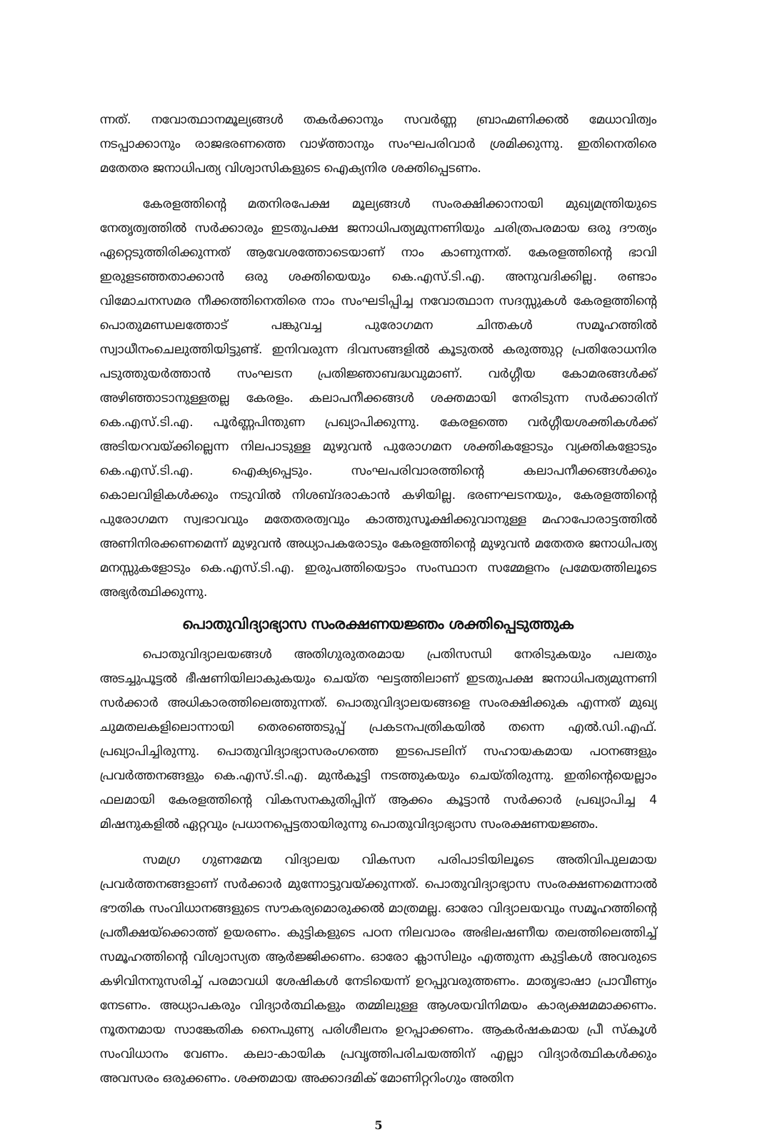ന്നത്. നവോത്ഥാനമൂല്യങ്ങൾ തകർക്കാനും സവർണ്ണ ബ്രാഹ്മണിക്കൽ മേധാവിത്വം നടപ്പാക്കാനും രാജഭരണത്തെ വാഴ്ത്താനും സംഘപരിവാർ ശ്രമിക്കുന്നു. ഇതിനെതിരെ മതേതര ജനാധിപത്യ വിശ്വാസികളുടെ ഐക്യനിര ശക്തിപ്പെടണം.
കേരളത്തിന്റെ മതനിരപേക്ഷ മൂല്യങ്ങൾ സംരക്ഷിക്കാനായി മുഖ്യമന്ത്രിയുടെ നേതൃത്വത്തിൽ സർക്കാരും ഇടതുപക്ഷ ജനാധിപത്യമുന്നണിയും ചരിത്രപരമായ ഒരു ദൗത്യം ഏറ്റെടുത്തിരിക്കുന്നത് ആവേശത്തോടെയാണ് നാം കാണുന്നത്. കേരളത്തിന്റെ ഭാവി ഇരുളടഞ്ഞതാക്കാൻ ഒരു ശക്തിയെയും കെ.എസ്.ടി.എ. അനുവദിക്കില്ല. രണ്ടാം വിമോചനസമര നീക്കത്തിനെതിരെ നാം സംഘടിപ്പിച്ച നവോത്ഥാന സദസ്സുകൾ കേരളത്തിന്റെ പൊതുമണ്ഡലത്തോട് പങ്കുവച്ച പുരോഗമന ചിന്തകൾ സമൂഹത്തിൽ സ്വാധീനംചെലുത്തിയിട്ടുണ്ട്. ഇനിവരുന്ന ദിവസങ്ങളിൽ കൂടുതൽ കരുത്തുറ്റ പ്രതിരോധനിര പടുത്തുയർത്താൻ സംഘടന പ്രതിജ്ഞാബദ്ധവുമാണ്. വർഗ്ഗീയ കോമരങ്ങൾക്ക് അഴിഞ്ഞാടാനുള്ളതല്ല കേരളം. കലാപനീക്കങ്ങൾ ശക്തമായി നേരിടുന്ന സർക്കാരിന് കെ.എസ്.ടി.എ. പൂർണ്ണപിന്തുണ പ്രഖ്യാപിക്കുന്നു. കേരളത്തെ വർഗ്ഗീയശക്തികൾക്ക് അടിയറവയ്ക്കില്ലെന്ന നിലപാടുള്ള മുഴുവൻ പുരോഗമന ശക്തികളോടും വ്യക്തികളോടും കെ.എസ്.ടി.എ. ഐക്യപ്പെടും. സംഘപരിവാരത്തിന്റെ കലാപനീക്കങ്ങൾക്കും കൊലവിളികൾക്കും നടുവിൽ നിശബ്ദരാകാൻ കഴിയില്ല. ഭരണഘടനയും, കേരളത്തിന്റെ പുരോഗമന സ്വഭാവവും മതേതരത്വവും കാത്തുസൂക്ഷിക്കുവാനുള്ള മഹാപോരാട്ടത്തിൽ അണിനിരക്കണമെന്ന് മുഴുവൻ അധ്യാപകരോടും കേരളത്തിന്റെ മുഴുവൻ മതേതര ജനാധിപത്യ മനസ്സുകളോടും കെ.എസ്.ടി.എ. ഇരുപത്തിയെട്ടാം സംസ്ഥാന സമ്മേളനം പ്രമേയത്തിലൂടെ അഭ്യർത്ഥിക്കുന്നു.
പൊതുവിദ്യാഭ്യാസ സംരക്ഷണയജ്ഞം ശക്തിപ്പെടുത്തുക
പൊതുവിദ്യാലയങ്ങൾ അതിഗുരുതരമായ പ്രതിസന്ധി നേരിടുകയും പലതും അടച്ചുപൂട്ടൽ ഭീഷണിയിലാകുകയും ചെയ്ത ഘട്ടത്തിലാണ് ഇടതുപക്ഷ ജനാധിപത്യമുന്നണി സർക്കാർ അധികാരത്തിലെത്തുന്നത്. പൊതുവിദ്യാലയങ്ങളെ സംരക്ഷിക്കുക എന്നത് മുഖ്യ ചുമതലകളിലൊന്നായി തെരഞ്ഞെടുപ്പ് പ്രകടനപത്രികയിൽ തന്നെ എൽ.ഡി.എഫ്. പ്രഖ്യാപിച്ചിരുന്നു. പൊതുവിദ്യാഭ്യാസരംഗത്തെ ഇടപെടലിന് സഹായകമായ പഠനങ്ങളും പ്രവർത്തനങ്ങളും കെ.എസ്.ടി.എ. മുൻകൂട്ടി നടത്തുകയും ചെയ്തിരുന്നു. ഇതിന്റെയെല്ലാം ഫലമായി കേരളത്തിന്റെ വികസനകുതിപ്പിന് ആക്കം കൂട്ടാൻ സർക്കാർ പ്രഖ്യാപിച്ച 4 മിഷനുകളിൽ ഏറ്റവും പ്രധാനപ്പെട്ടതായിരുന്നു പൊതുവിദ്യാഭ്യാസ സംരക്ഷണയജ്ഞം.
സമഗ്ര ഗുണമേന്മ വിദ്യാലയ വികസന പരിപാടിയിലൂടെ അതിവിപുലമായ പ്രവർത്തനങ്ങളാണ് സർക്കാർ മുന്നോട്ടുവയ്ക്കുന്നത്. പൊതുവിദ്യാഭ്യാസ സംരക്ഷണമെന്നാൽ ഭൗതിക സംവിധാനങ്ങളുടെ സൗകര്യമൊരുക്കൽ മാത്രമല്ല. ഓരോ വിദ്യാലയവും സമൂഹത്തിന്റെ പ്രതീക്ഷയ്ക്കൊത്ത് ഉയരണം. കുട്ടികളുടെ പഠന നിലവാരം അഭിലഷണീയ തലത്തിലെത്തിച്ച് സമൂഹത്തിന്റെ വിശ്വാസ്യത ആർജ്ജിക്കണം. ഓരോ ക്ലാസിലും എത്തുന്ന കുട്ടികൾ അവരുടെ കഴിവിനനുസരിച്ച് പരമാവധി ശേഷികൾ നേടിയെന്ന് ഉറപ്പുവരുത്തണം. മാതൃഭാഷാ പ്രാവീണ്യം നേടണം. അധ്യാപകരും വിദ്യാർത്ഥികളും തമ്മിലുള്ള ആശയവിനിമയം കാര്യക്ഷമമാക്കണം. നൂതനമായ സാങ്കേതിക നൈപുണ്യ പരിശീലനം ഉറപ്പാക്കണം. ആകർഷകമായ പ്രീ സ്കൂൾ സംവിധാനം വേണം. കലാ-കായിക പ്രവൃത്തിപരിചയത്തിന് എല്ലാ വിദ്യാർത്ഥികൾക്കും അവസരം ഒരുക്കണം. ശക്തമായ അക്കാദമിക് മോണിറ്ററിംഗും അതിന
5